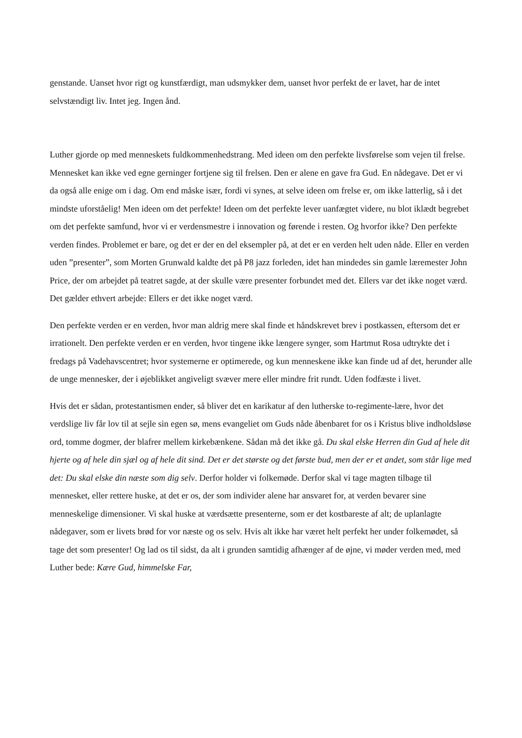genstande. Uanset hvor rigt og kunstfærdigt, man udsmykker dem, uanset hvor perfekt de er lavet, har de intet selvstændigt liv. Intet jeg. Ingen ånd.
Luther gjorde op med menneskets fuldkommenhedstrang. Med ideen om den perfekte livsførelse som vejen til frelse. Mennesket kan ikke ved egne gerninger fortjene sig til frelsen. Den er alene en gave fra Gud. En nådegave. Det er vi da også alle enige om i dag. Om end måske især, fordi vi synes, at selve ideen om frelse er, om ikke latterlig, så i det mindste uforståelig! Men ideen om det perfekte! Ideen om det perfekte lever uanfægtet videre, nu blot iklædt begrebet om det perfekte samfund, hvor vi er verdensmestre i innovation og førende i resten. Og hvorfor ikke? Den perfekte verden findes. Problemet er bare, og det er der en del eksempler på, at det er en verden helt uden nåde. Eller en verden uden ”presenter”, som Morten Grunwald kaldte det på P8 jazz forleden, idet han mindedes sin gamle læremester John Price, der om arbejdet på teatret sagde, at der skulle være presenter forbundet med det. Ellers var det ikke noget værd. Det gælder ethvert arbejde: Ellers er det ikke noget værd.
Den perfekte verden er en verden, hvor man aldrig mere skal finde et håndskrevet brev i postkassen, eftersom det er irrationelt. Den perfekte verden er en verden, hvor tingene ikke længere synger, som Hartmut Rosa udtrykte det i fredags på Vadehavscentret; hvor systemerne er optimerede, og kun menneskene ikke kan finde ud af det, herunder alle de unge mennesker, der i øjeblikket angiveligt svæver mere eller mindre frit rundt. Uden fodfæste i livet.
Hvis det er sådan, protestantismen ender, så bliver det en karikatur af den lutherske to-regimente-lære, hvor det verdslige liv får lov til at sejle sin egen sø, mens evangeliet om Guds nåde åbenbaret for os i Kristus blive indholdsløse ord, tomme dogmer, der blafrer mellem kirkebænkene. Sådan må det ikke gå. Du skal elske Herren din Gud af hele dit hjerte og af hele din sjæl og af hele dit sind. Det er det største og det første bud, men der er et andet, som står lige med det: Du skal elske din næste som dig selv. Derfor holder vi folkemøde. Derfor skal vi tage magten tilbage til mennesket, eller rettere huske, at det er os, der som individer alene har ansvaret for, at verden bevarer sine menneskelige dimensioner. Vi skal huske at værdsætte presenterne, som er det kostbareste af alt; de uplanlagte nådegaver, som er livets brød for vor næste og os selv. Hvis alt ikke har været helt perfekt her under folkemødet, så tage det som presenter! Og lad os til sidst, da alt i grunden samtidig afhænger af de øjne, vi møder verden med, med Luther bede: Kære Gud, himmelske Far,